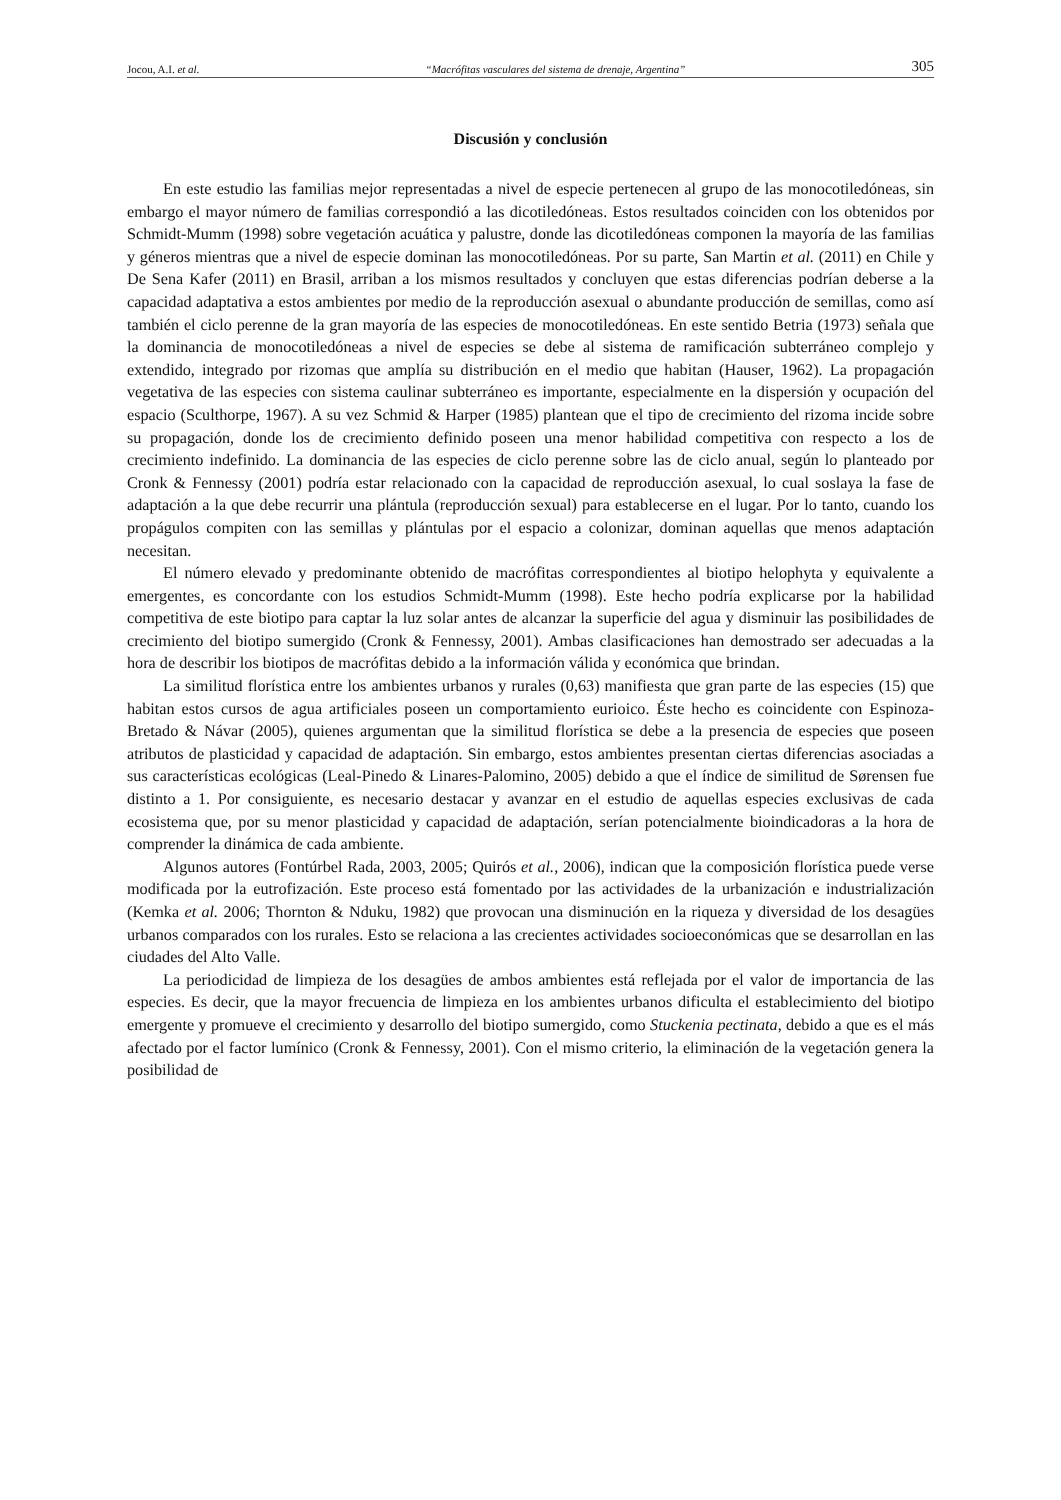Jocou, A.I. et al. “Macrófitas vasculares del sistema de drenaje, Argentina” 305
Discusión y conclusión
En este estudio las familias mejor representadas a nivel de especie pertenecen al grupo de las monocotiledóneas, sin embargo el mayor número de familias correspondió a las dicotiledóneas. Estos resultados coinciden con los obtenidos por Schmidt-Mumm (1998) sobre vegetación acuática y palustre, donde las dicotiledóneas componen la mayoría de las familias y géneros mientras que a nivel de especie dominan las monocotiledóneas. Por su parte, San Martin et al. (2011) en Chile y De Sena Kafer (2011) en Brasil, arriban a los mismos resultados y concluyen que estas diferencias podrían deberse a la capacidad adaptativa a estos ambientes por medio de la reproducción asexual o abundante producción de semillas, como así también el ciclo perenne de la gran mayoría de las especies de monocotiledóneas. En este sentido Betria (1973) señala que la dominancia de monocotiledóneas a nivel de especies se debe al sistema de ramificación subterráneo complejo y extendido, integrado por rizomas que amplía su distribución en el medio que habitan (Hauser, 1962). La propagación vegetativa de las especies con sistema caulinar subterráneo es importante, especialmente en la dispersión y ocupación del espacio (Sculthorpe, 1967). A su vez Schmid & Harper (1985) plantean que el tipo de crecimiento del rizoma incide sobre su propagación, donde los de crecimiento definido poseen una menor habilidad competitiva con respecto a los de crecimiento indefinido. La dominancia de las especies de ciclo perenne sobre las de ciclo anual, según lo planteado por Cronk & Fennessy (2001) podría estar relacionado con la capacidad de reproducción asexual, lo cual soslaya la fase de adaptación a la que debe recurrir una plántula (reproducción sexual) para establecerse en el lugar. Por lo tanto, cuando los propágulos compiten con las semillas y plántulas por el espacio a colonizar, dominan aquellas que menos adaptación necesitan.
El número elevado y predominante obtenido de macrófitas correspondientes al biotipo helophyta y equivalente a emergentes, es concordante con los estudios Schmidt-Mumm (1998). Este hecho podría explicarse por la habilidad competitiva de este biotipo para captar la luz solar antes de alcanzar la superficie del agua y disminuir las posibilidades de crecimiento del biotipo sumergido (Cronk & Fennessy, 2001). Ambas clasificaciones han demostrado ser adecuadas a la hora de describir los biotipos de macrófitas debido a la información válida y económica que brindan.
La similitud florística entre los ambientes urbanos y rurales (0,63) manifiesta que gran parte de las especies (15) que habitan estos cursos de agua artificiales poseen un comportamiento eurioico. Éste hecho es coincidente con Espinoza-Bretado & Návar (2005), quienes argumentan que la similitud florística se debe a la presencia de especies que poseen atributos de plasticidad y capacidad de adaptación. Sin embargo, estos ambientes presentan ciertas diferencias asociadas a sus características ecológicas (Leal-Pinedo & Linares-Palomino, 2005) debido a que el índice de similitud de Sørensen fue distinto a 1. Por consiguiente, es necesario destacar y avanzar en el estudio de aquellas especies exclusivas de cada ecosistema que, por su menor plasticidad y capacidad de adaptación, serían potencialmente bioindicadoras a la hora de comprender la dinámica de cada ambiente.
Algunos autores (Fontúrbel Rada, 2003, 2005; Quirós et al., 2006), indican que la composición florística puede verse modificada por la eutrofización. Este proceso está fomentado por las actividades de la urbanización e industrialización (Kemka et al. 2006; Thornton & Nduku, 1982) que provocan una disminución en la riqueza y diversidad de los desagües urbanos comparados con los rurales. Esto se relaciona a las crecientes actividades socioeconómicas que se desarrollan en las ciudades del Alto Valle.
La periodicidad de limpieza de los desagües de ambos ambientes está reflejada por el valor de importancia de las especies. Es decir, que la mayor frecuencia de limpieza en los ambientes urbanos dificulta el establecimiento del biotipo emergente y promueve el crecimiento y desarrollo del biotipo sumergido, como Stuckenia pectinata, debido a que es el más afectado por el factor lumínico (Cronk & Fennessy, 2001). Con el mismo criterio, la eliminación de la vegetación genera la posibilidad de